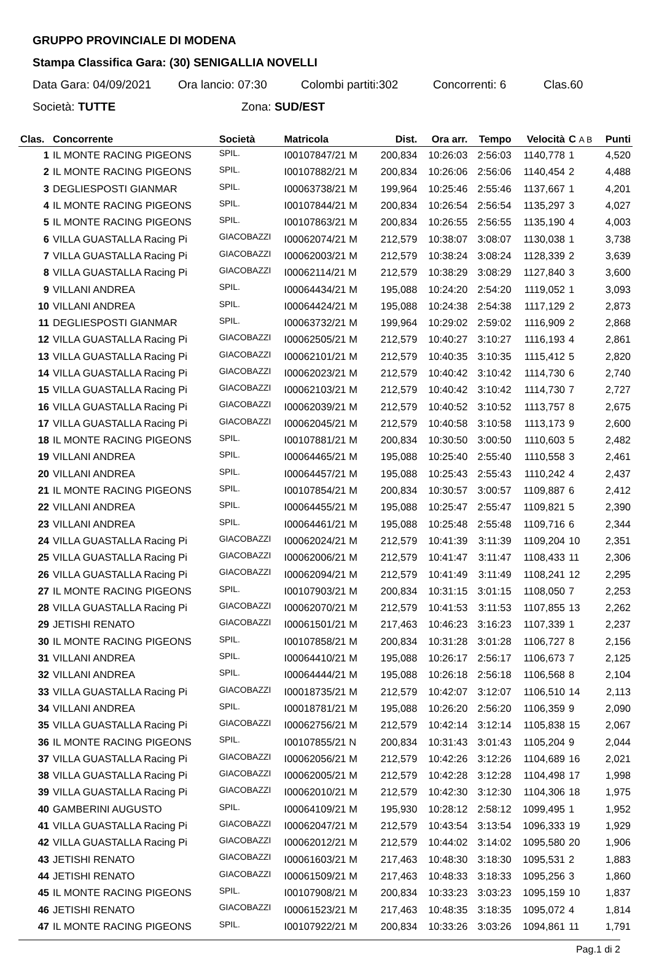GRUPPO PROVINCIALE DI MODENA
Stampa Classifica Gara: (30) SENIGALLIA NOVELLI
Data Gara: 04/09/2021 Ora lancio: 07:30 Colombi partiti:302 Concorrenti: 6 Clas.60
Società: TUTTE Zona: SUD/EST
| Clas. | Concorrente | Società | Matricola | Dist. | Ora arr. | Tempo | Velocità | C A B | Punti |
| --- | --- | --- | --- | --- | --- | --- | --- | --- | --- |
| 1 | IL MONTE RACING PIGEONS | SPIL. | I00107847/21 M | 200,834 | 10:26:03 | 2:56:03 | 1140,778 | 1 | 4,520 |
| 2 | IL MONTE RACING PIGEONS | SPIL. | I00107882/21 M | 200,834 | 10:26:06 | 2:56:06 | 1140,454 | 2 | 4,488 |
| 3 | DEGLIESPOSTI GIANMAR | SPIL. | I00063738/21 M | 199,964 | 10:25:46 | 2:55:46 | 1137,667 | 1 | 4,201 |
| 4 | IL MONTE RACING PIGEONS | SPIL. | I00107844/21 M | 200,834 | 10:26:54 | 2:56:54 | 1135,297 | 3 | 4,027 |
| 5 | IL MONTE RACING PIGEONS | SPIL. | I00107863/21 M | 200,834 | 10:26:55 | 2:56:55 | 1135,190 | 4 | 4,003 |
| 6 | VILLA GUASTALLA Racing Pi | GIACOBAZZI | I00062074/21 M | 212,579 | 10:38:07 | 3:08:07 | 1130,038 | 1 | 3,738 |
| 7 | VILLA GUASTALLA Racing Pi | GIACOBAZZI | I00062003/21 M | 212,579 | 10:38:24 | 3:08:24 | 1128,339 | 2 | 3,639 |
| 8 | VILLA GUASTALLA Racing Pi | GIACOBAZZI | I00062114/21 M | 212,579 | 10:38:29 | 3:08:29 | 1127,840 | 3 | 3,600 |
| 9 | VILLANI ANDREA | SPIL. | I00064434/21 M | 195,088 | 10:24:20 | 2:54:20 | 1119,052 | 1 | 3,093 |
| 10 | VILLANI ANDREA | SPIL. | I00064424/21 M | 195,088 | 10:24:38 | 2:54:38 | 1117,129 | 2 | 2,873 |
| 11 | DEGLIESPOSTI GIANMAR | SPIL. | I00063732/21 M | 199,964 | 10:29:02 | 2:59:02 | 1116,909 | 2 | 2,868 |
| 12 | VILLA GUASTALLA Racing Pi | GIACOBAZZI | I00062505/21 M | 212,579 | 10:40:27 | 3:10:27 | 1116,193 | 4 | 2,861 |
| 13 | VILLA GUASTALLA Racing Pi | GIACOBAZZI | I00062101/21 M | 212,579 | 10:40:35 | 3:10:35 | 1115,412 | 5 | 2,820 |
| 14 | VILLA GUASTALLA Racing Pi | GIACOBAZZI | I00062023/21 M | 212,579 | 10:40:42 | 3:10:42 | 1114,730 | 6 | 2,740 |
| 15 | VILLA GUASTALLA Racing Pi | GIACOBAZZI | I00062103/21 M | 212,579 | 10:40:42 | 3:10:42 | 1114,730 | 7 | 2,727 |
| 16 | VILLA GUASTALLA Racing Pi | GIACOBAZZI | I00062039/21 M | 212,579 | 10:40:52 | 3:10:52 | 1113,757 | 8 | 2,675 |
| 17 | VILLA GUASTALLA Racing Pi | GIACOBAZZI | I00062045/21 M | 212,579 | 10:40:58 | 3:10:58 | 1113,173 | 9 | 2,600 |
| 18 | IL MONTE RACING PIGEONS | SPIL. | I00107881/21 M | 200,834 | 10:30:50 | 3:00:50 | 1110,603 | 5 | 2,482 |
| 19 | VILLANI ANDREA | SPIL. | I00064465/21 M | 195,088 | 10:25:40 | 2:55:40 | 1110,558 | 3 | 2,461 |
| 20 | VILLANI ANDREA | SPIL. | I00064457/21 M | 195,088 | 10:25:43 | 2:55:43 | 1110,242 | 4 | 2,437 |
| 21 | IL MONTE RACING PIGEONS | SPIL. | I00107854/21 M | 200,834 | 10:30:57 | 3:00:57 | 1109,887 | 6 | 2,412 |
| 22 | VILLANI ANDREA | SPIL. | I00064455/21 M | 195,088 | 10:25:47 | 2:55:47 | 1109,821 | 5 | 2,390 |
| 23 | VILLANI ANDREA | SPIL. | I00064461/21 M | 195,088 | 10:25:48 | 2:55:48 | 1109,716 | 6 | 2,344 |
| 24 | VILLA GUASTALLA Racing Pi | GIACOBAZZI | I00062024/21 M | 212,579 | 10:41:39 | 3:11:39 | 1109,204 | 10 | 2,351 |
| 25 | VILLA GUASTALLA Racing Pi | GIACOBAZZI | I00062006/21 M | 212,579 | 10:41:47 | 3:11:47 | 1108,433 | 11 | 2,306 |
| 26 | VILLA GUASTALLA Racing Pi | GIACOBAZZI | I00062094/21 M | 212,579 | 10:41:49 | 3:11:49 | 1108,241 | 12 | 2,295 |
| 27 | IL MONTE RACING PIGEONS | SPIL. | I00107903/21 M | 200,834 | 10:31:15 | 3:01:15 | 1108,050 | 7 | 2,253 |
| 28 | VILLA GUASTALLA Racing Pi | GIACOBAZZI | I00062070/21 M | 212,579 | 10:41:53 | 3:11:53 | 1107,855 | 13 | 2,262 |
| 29 | JETISHI RENATO | GIACOBAZZI | I00061501/21 M | 217,463 | 10:46:23 | 3:16:23 | 1107,339 | 1 | 2,237 |
| 30 | IL MONTE RACING PIGEONS | SPIL. | I00107858/21 M | 200,834 | 10:31:28 | 3:01:28 | 1106,727 | 8 | 2,156 |
| 31 | VILLANI ANDREA | SPIL. | I00064410/21 M | 195,088 | 10:26:17 | 2:56:17 | 1106,673 | 7 | 2,125 |
| 32 | VILLANI ANDREA | SPIL. | I00064444/21 M | 195,088 | 10:26:18 | 2:56:18 | 1106,568 | 8 | 2,104 |
| 33 | VILLA GUASTALLA Racing Pi | GIACOBAZZI | I00018735/21 M | 212,579 | 10:42:07 | 3:12:07 | 1106,510 | 14 | 2,113 |
| 34 | VILLANI ANDREA | SPIL. | I00018781/21 M | 195,088 | 10:26:20 | 2:56:20 | 1106,359 | 9 | 2,090 |
| 35 | VILLA GUASTALLA Racing Pi | GIACOBAZZI | I00062756/21 M | 212,579 | 10:42:14 | 3:12:14 | 1105,838 | 15 | 2,067 |
| 36 | IL MONTE RACING PIGEONS | SPIL. | I00107855/21 N | 200,834 | 10:31:43 | 3:01:43 | 1105,204 | 9 | 2,044 |
| 37 | VILLA GUASTALLA Racing Pi | GIACOBAZZI | I00062056/21 M | 212,579 | 10:42:26 | 3:12:26 | 1104,689 | 16 | 2,021 |
| 38 | VILLA GUASTALLA Racing Pi | GIACOBAZZI | I00062005/21 M | 212,579 | 10:42:28 | 3:12:28 | 1104,498 | 17 | 1,998 |
| 39 | VILLA GUASTALLA Racing Pi | GIACOBAZZI | I00062010/21 M | 212,579 | 10:42:30 | 3:12:30 | 1104,306 | 18 | 1,975 |
| 40 | GAMBERINI AUGUSTO | SPIL. | I00064109/21 M | 195,930 | 10:28:12 | 2:58:12 | 1099,495 | 1 | 1,952 |
| 41 | VILLA GUASTALLA Racing Pi | GIACOBAZZI | I00062047/21 M | 212,579 | 10:43:54 | 3:13:54 | 1096,333 | 19 | 1,929 |
| 42 | VILLA GUASTALLA Racing Pi | GIACOBAZZI | I00062012/21 M | 212,579 | 10:44:02 | 3:14:02 | 1095,580 | 20 | 1,906 |
| 43 | JETISHI RENATO | GIACOBAZZI | I00061603/21 M | 217,463 | 10:48:30 | 3:18:30 | 1095,531 | 2 | 1,883 |
| 44 | JETISHI RENATO | GIACOBAZZI | I00061509/21 M | 217,463 | 10:48:33 | 3:18:33 | 1095,256 | 3 | 1,860 |
| 45 | IL MONTE RACING PIGEONS | SPIL. | I00107908/21 M | 200,834 | 10:33:23 | 3:03:23 | 1095,159 | 10 | 1,837 |
| 46 | JETISHI RENATO | GIACOBAZZI | I00061523/21 M | 217,463 | 10:48:35 | 3:18:35 | 1095,072 | 4 | 1,814 |
| 47 | IL MONTE RACING PIGEONS | SPIL. | I00107922/21 M | 200,834 | 10:33:26 | 3:03:26 | 1094,861 | 11 | 1,791 |
Pag.1 di 2